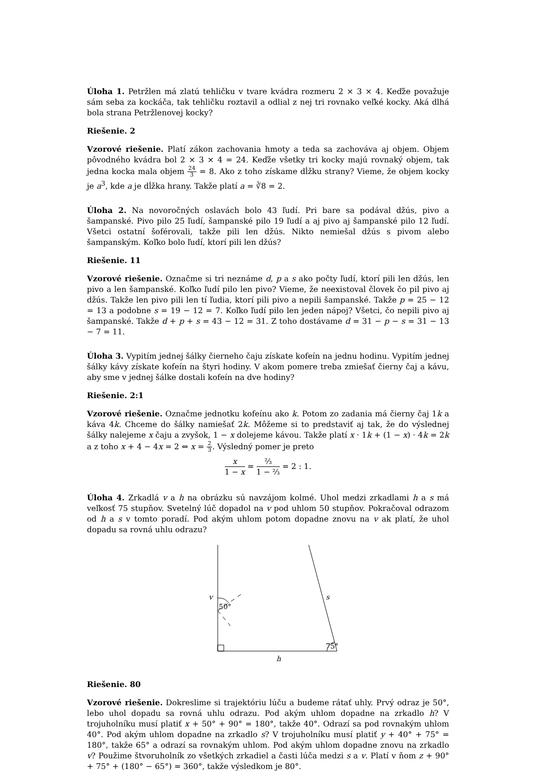Úloha 1. Petržlen má zlatú tehličku v tvare kvádra rozmeru 2 × 3 × 4. Keďže považuje sám seba za kockáča, tak tehličku roztavil a odlial z nej tri rovnako veľké kocky. Aká dlhá bola strana Petržlenovej kocky?
Riešenie. 2
Vzorové riešenie. Platí zákon zachovania hmoty a teda sa zachováva aj objem. Objem pôvodného kvádra bol 2 × 3 × 4 = 24. Keďže všetky tri kocky majú rovnaký objem, tak jedna kocka mala objem 24 3 = 8. Ako z toho získame dĺžku strany? Vieme, že objem kocky je a<sup>3</sup>, kde a je dĺžka hrany. Takže platí a = ∛8 = 2.
Úloha 2. Na novoročných oslavách bolo 43 ľudí. Pri bare sa podával džús, pivo a šampanské. Pivo pilo 25 ľudí, šampanské pilo 19 ľudí a aj pivo aj šampanské pilo 12 ľudí. Všetci ostatní šoférovali, takže pili len džús. Nikto nemiešal džús s pivom alebo šampanským. Koľko bolo ľudí, ktorí pili len džús?
Riešenie. 11
Vzorové riešenie. Označme si tri neznáme d, p a s ako počty ľudí, ktorí pili len džús, len pivo a len šampanské. Koľko ľudí pilo len pivo? Vieme, že neexistoval človek čo pil pivo aj džús. Takže len pivo pili len tí ľudia, ktorí pili pivo a nepili šampanské. Takže p = 25 − 12 = 13 a podobne s = 19 − 12 = 7. Koľko ľudí pilo len jeden nápoj? Všetci, čo nepili pivo aj šampanské. Takže d + p + s = 43 − 12 = 31. Z toho dostávame d = 31 − p − s = 31 − 13 − 7 = 11.
Úloha 3. Vypitím jednej šálky čierneho čaju získate kofeín na jednu hodinu. Vypitím jednej šálky kávy získate kofeín na štyri hodiny. V akom pomere treba zmiešať čierny čaj a kávu, aby sme v jednej šálke dostali kofeín na dve hodiny?
Riešenie. 2:1
Vzorové riešenie. Označme jednotku kofeínu ako k. Potom zo zadania má čierny čaj 1k a káva 4k. Chceme do šálky namiešať 2k. Môžeme si to predstaviť aj tak, že do výslednej šálky nalejeme x čaju a zvyšok, 1 − x dolejeme kávou. Takže platí x · 1k + (1 − x) · 4k = 2k a z toho x + 4 − 4x = 2 ⇔ x = 2 3. Výsledný pomer je preto
x 1 − x = ⅔ 1 − ⅔ = 2 : 1.
Úloha 4. Zrkadlá v a h na obrázku sú navzájom kolmé. Uhol medzi zrkadlami h a s má veľkosť 75 stupňov. Svetelný lúč dopadol na v pod uhlom 50 stupňov. Pokračoval odrazom od h a s v tomto poradí. Pod akým uhlom potom dopadne znovu na v ak platí, že uhol dopadu sa rovná uhlu odrazu?
v
50°
s
75°
h
Riešenie. 80
Vzorové riešenie. Dokreslime si trajektóriu lúču a budeme rátať uhly. Prvý odraz je 50°, lebo uhol dopadu sa rovná uhlu odrazu. Pod akým uhlom dopadne na zrkadlo h? V trojuholníku musí platiť x + 50° + 90° = 180°, takže 40°. Odrazí sa pod rovnakým uhlom 40°. Pod akým uhlom dopadne na zrkadlo s? V trojuholníku musí platiť y + 40° + 75° = 180°, takže 65° a odrazí sa rovnakým uhlom. Pod akým uhlom dopadne znovu na zrkadlo v? Použime štvoruholník zo všetkých zrkadiel a časti lúča medzi s a v. Platí v ňom z + 90° + 75° + (180° − 65°) = 360°, takže výsledkom je 80°.